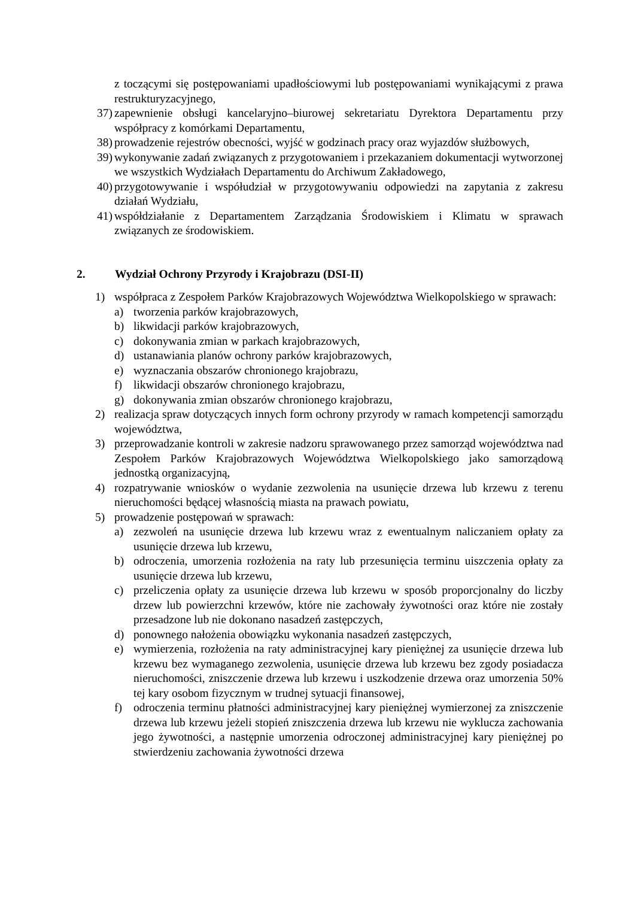z toczącymi się postępowaniami upadłościowymi lub postępowaniami wynikającymi z prawa restrukturyzacyjnego,
37) zapewnienie obsługi kancelaryjno–biurowej sekretariatu Dyrektora Departamentu przy współpracy z komórkami Departamentu,
38) prowadzenie rejestrów obecności, wyjść w godzinach pracy oraz wyjazdów służbowych,
39) wykonywanie zadań związanych z przygotowaniem i przekazaniem dokumentacji wytworzonej we wszystkich Wydziałach Departamentu do Archiwum Zakładowego,
40) przygotowywanie i współudział w przygotowywaniu odpowiedzi na zapytania z zakresu działań Wydziału,
41) współdziałanie z Departamentem Zarządzania Środowiskiem i Klimatu w sprawach związanych ze środowiskiem.
2. Wydział Ochrony Przyrody i Krajobrazu (DSI-II)
1) współpraca z Zespołem Parków Krajobrazowych Województwa Wielkopolskiego w sprawach:
a) tworzenia parków krajobrazowych,
b) likwidacji parków krajobrazowych,
c) dokonywania zmian w parkach krajobrazowych,
d) ustanawiania planów ochrony parków krajobrazowych,
e) wyznaczania obszarów chronionego krajobrazu,
f) likwidacji obszarów chronionego krajobrazu,
g) dokonywania zmian obszarów chronionego krajobrazu,
2) realizacja spraw dotyczących innych form ochrony przyrody w ramach kompetencji samorządu województwa,
3) przeprowadzanie kontroli w zakresie nadzoru sprawowanego przez samorząd województwa nad Zespołem Parków Krajobrazowych Województwa Wielkopolskiego jako samorządową jednostką organizacyjną,
4) rozpatrywanie wniosków o wydanie zezwolenia na usunięcie drzewa lub krzewu z terenu nieruchomości będącej własnością miasta na prawach powiatu,
5) prowadzenie postępowań w sprawach:
a) zezwoleń na usunięcie drzewa lub krzewu wraz z ewentualnym naliczaniem opłaty za usunięcie drzewa lub krzewu,
b) odroczenia, umorzenia rozłożenia na raty lub przesunięcia terminu uiszczenia opłaty za usunięcie drzewa lub krzewu,
c) przeliczenia opłaty za usunięcie drzewa lub krzewu w sposób proporcjonalny do liczby drzew lub powierzchni krzewów, które nie zachowały żywotności oraz które nie zostały przesadzone lub nie dokonano nasadzeń zastępczych,
d) ponownego nałożenia obowiązku wykonania nasadzeń zastępczych,
e) wymierzenia, rozłożenia na raty administracyjnej kary pieniężnej za usunięcie drzewa lub krzewu bez wymaganego zezwolenia, usunięcie drzewa lub krzewu bez zgody posiadacza nieruchomości, zniszczenie drzewa lub krzewu i uszkodzenie drzewa oraz umorzenia 50% tej kary osobom fizycznym w trudnej sytuacji finansowej,
f) odroczenia terminu płatności administracyjnej kary pieniężnej wymierzonej za zniszczenie drzewa lub krzewu jeżeli stopień zniszczenia drzewa lub krzewu nie wyklucza zachowania jego żywotności, a następnie umorzenia odroczonej administracyjnej kary pieniężnej po stwierdzeniu zachowania żywotności drzewa